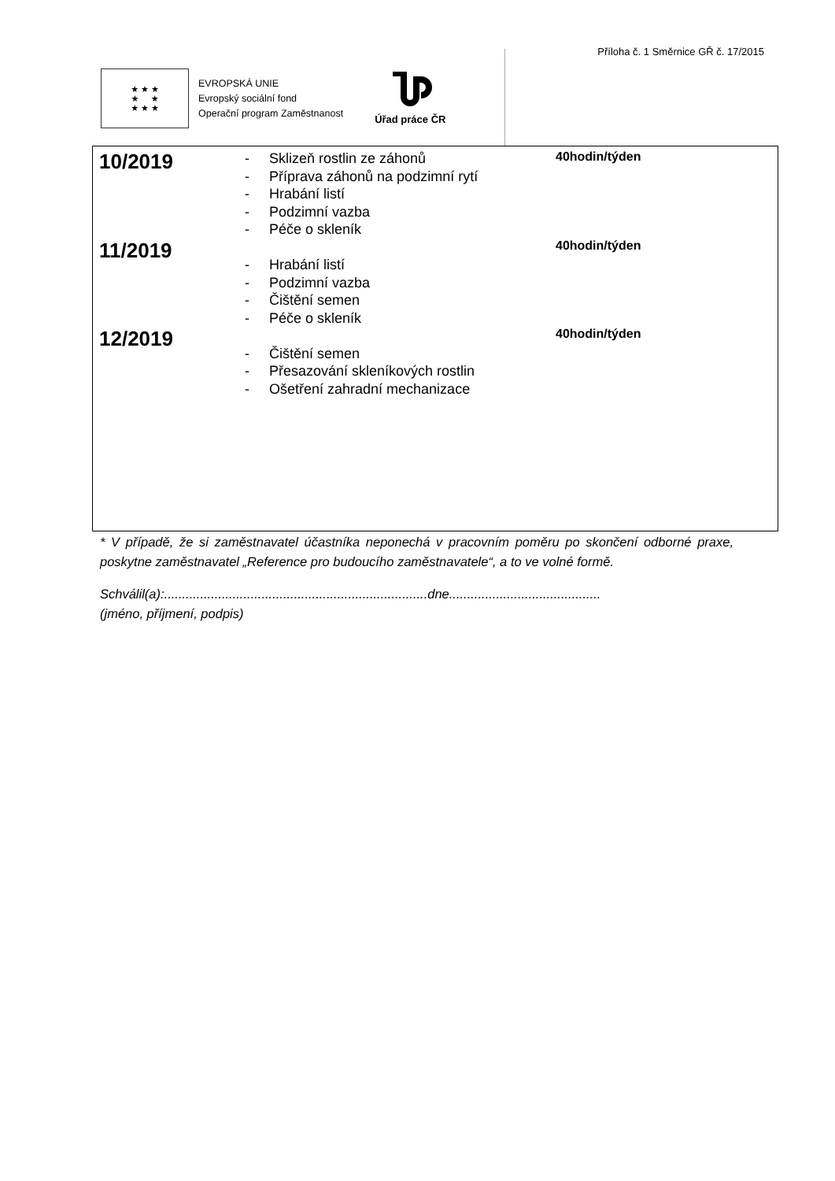Příloha č. 1 Směrnice GŘ č. 17/2015
★ ★ ★
★ ★
★ ★ ★
EVROPSKÁ UNIE
Evropský sociální fond
Operační program Zaměstnanost
Úřad práce ČR
| 10/2019 | - Sklizeň rostlin ze záhonů - Příprava záhonů na podzimní rytí - Hrabání listí - Podzimní vazba - Péče o skleník | 40hodin/týden |
| 11/2019 | - Hrabání listí - Podzimní vazba - Čištění semen - Péče o skleník | 40hodin/týden |
| 12/2019 | - Čištění semen - Přesazování skleníkových rostlin - Ošetření zahradní mechanizace | 40hodin/týden |
* V případě, že si zaměstnavatel účastníka neponechá v pracovním poměru po skončení odborné praxe, poskytne zaměstnavatel „Reference pro budoucího zaměstnavatele“, a to ve volné formě.
Schválil(a):.........................................................................dne..........................................
(jméno, příjmení, podpis)